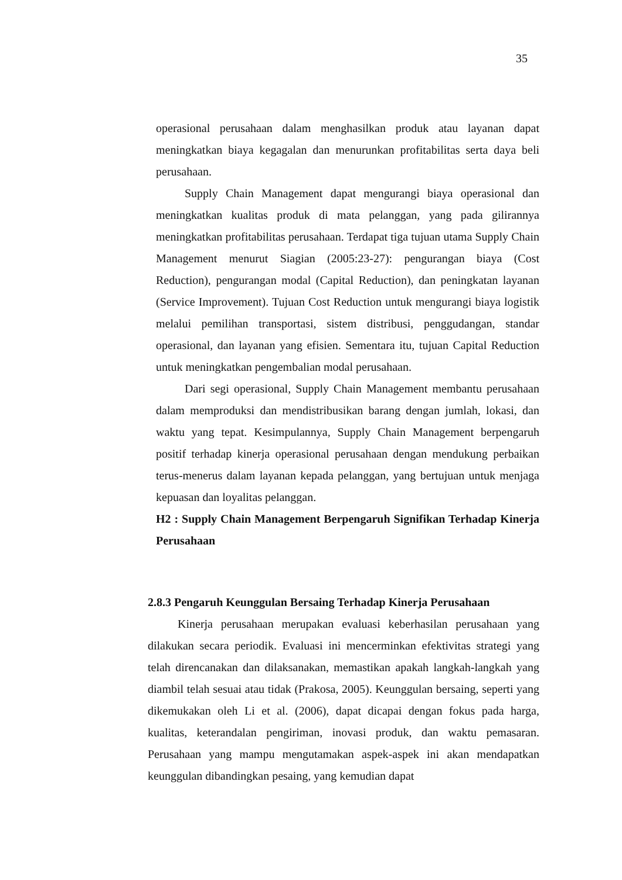35
operasional perusahaan dalam menghasilkan produk atau layanan dapat meningkatkan biaya kegagalan dan menurunkan profitabilitas serta daya beli perusahaan.
Supply Chain Management dapat mengurangi biaya operasional dan meningkatkan kualitas produk di mata pelanggan, yang pada gilirannya meningkatkan profitabilitas perusahaan. Terdapat tiga tujuan utama Supply Chain Management menurut Siagian (2005:23-27): pengurangan biaya (Cost Reduction), pengurangan modal (Capital Reduction), dan peningkatan layanan (Service Improvement). Tujuan Cost Reduction untuk mengurangi biaya logistik melalui pemilihan transportasi, sistem distribusi, penggudangan, standar operasional, dan layanan yang efisien. Sementara itu, tujuan Capital Reduction untuk meningkatkan pengembalian modal perusahaan.
Dari segi operasional, Supply Chain Management membantu perusahaan dalam memproduksi dan mendistribusikan barang dengan jumlah, lokasi, dan waktu yang tepat. Kesimpulannya, Supply Chain Management berpengaruh positif terhadap kinerja operasional perusahaan dengan mendukung perbaikan terus-menerus dalam layanan kepada pelanggan, yang bertujuan untuk menjaga kepuasan dan loyalitas pelanggan.
H2 : Supply Chain Management Berpengaruh Signifikan Terhadap Kinerja Perusahaan
2.8.3 Pengaruh Keunggulan Bersaing Terhadap Kinerja Perusahaan
Kinerja perusahaan merupakan evaluasi keberhasilan perusahaan yang dilakukan secara periodik. Evaluasi ini mencerminkan efektivitas strategi yang telah direncanakan dan dilaksanakan, memastikan apakah langkah-langkah yang diambil telah sesuai atau tidak (Prakosa, 2005). Keunggulan bersaing, seperti yang dikemukakan oleh Li et al. (2006), dapat dicapai dengan fokus pada harga, kualitas, keterandalan pengiriman, inovasi produk, dan waktu pemasaran. Perusahaan yang mampu mengutamakan aspek-aspek ini akan mendapatkan keunggulan dibandingkan pesaing, yang kemudian dapat